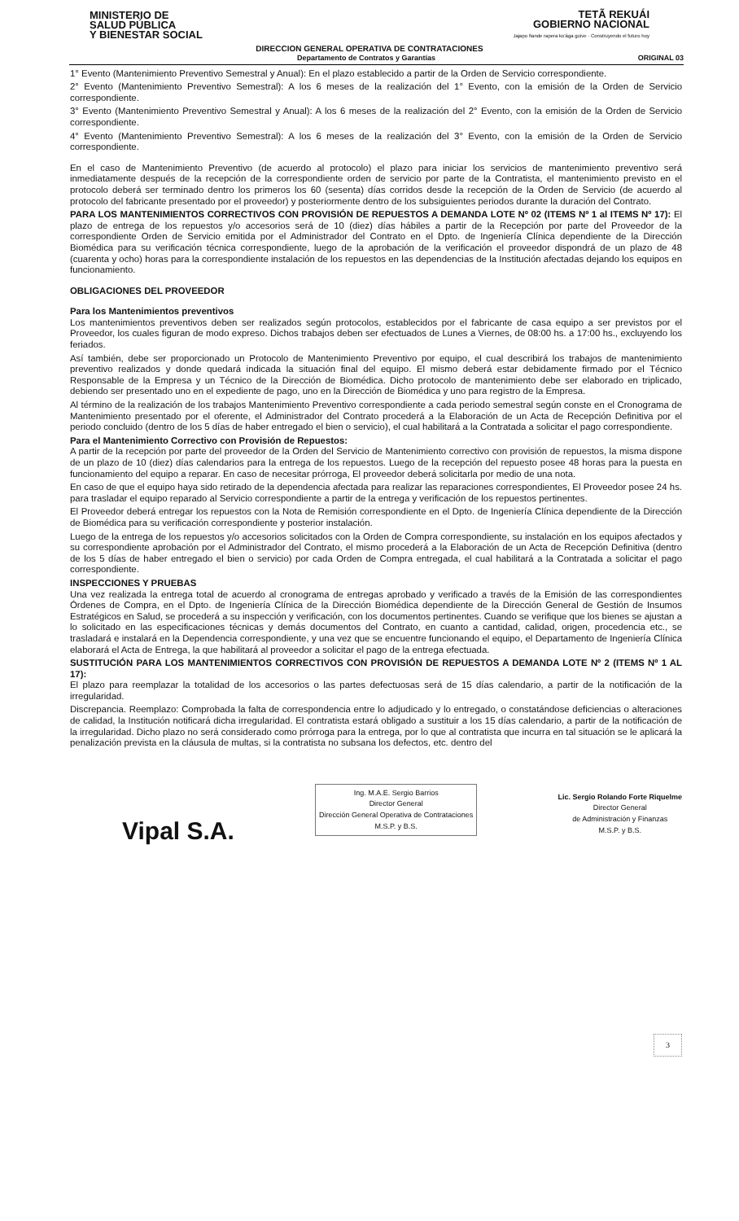MINISTERIO DE
SALUD PÚBLICA
Y BIENESTAR SOCIAL
TETÃ REKUÁI
GOBIERNO NACIONAL
Jajapo ñande rapera ko'ága guive · Construyendo el futuro hoy
DIRECCION GENERAL OPERATIVA DE CONTRATACIONES
Departamento de Contratos y Garantías ORIGINAL 03
1° Evento (Mantenimiento Preventivo Semestral y Anual): En el plazo establecido a partir de la Orden de Servicio correspondiente.
2° Evento (Mantenimiento Preventivo Semestral): A los 6 meses de la realización del 1° Evento, con la emisión de la Orden de Servicio correspondiente.
3° Evento (Mantenimiento Preventivo Semestral y Anual): A los 6 meses de la realización del 2° Evento, con la emisión de la Orden de Servicio correspondiente.
4° Evento (Mantenimiento Preventivo Semestral): A los 6 meses de la realización del 3° Evento, con la emisión de la Orden de Servicio correspondiente.
En el caso de Mantenimiento Preventivo (de acuerdo al protocolo) el plazo para iniciar los servicios de mantenimiento preventivo será inmediatamente después de la recepción de la correspondiente orden de servicio por parte de la Contratista, el mantenimiento previsto en el protocolo deberá ser terminado dentro los primeros los 60 (sesenta) días corridos desde la recepción de la Orden de Servicio (de acuerdo al protocolo del fabricante presentado por el proveedor) y posteriormente dentro de los subsiguientes periodos durante la duración del Contrato.
PARA LOS MANTENIMIENTOS CORRECTIVOS CON PROVISIÓN DE REPUESTOS A DEMANDA LOTE Nº 02 (ITEMS Nº 1 al ITEMS Nº 17): El plazo de entrega de los repuestos y/o accesorios será de 10 (diez) días hábiles a partir de la Recepción por parte del Proveedor de la correspondiente Orden de Servicio emitida por el Administrador del Contrato en el Dpto. de Ingeniería Clínica dependiente de la Dirección Biomédica para su verificación técnica correspondiente, luego de la aprobación de la verificación el proveedor dispondrá de un plazo de 48 (cuarenta y ocho) horas para la correspondiente instalación de los repuestos en las dependencias de la Institución afectadas dejando los equipos en funcionamiento.
OBLIGACIONES DEL PROVEEDOR
Para los Mantenimientos preventivos
Los mantenimientos preventivos deben ser realizados según protocolos, establecidos por el fabricante de casa equipo a ser previstos por el Proveedor, los cuales figuran de modo expreso. Dichos trabajos deben ser efectuados de Lunes a Viernes, de 08:00 hs. a 17:00 hs., excluyendo los feriados.
Así también, debe ser proporcionado un Protocolo de Mantenimiento Preventivo por equipo, el cual describirá los trabajos de mantenimiento preventivo realizados y donde quedará indicada la situación final del equipo. El mismo deberá estar debidamente firmado por el Técnico Responsable de la Empresa y un Técnico de la Dirección de Biomédica. Dicho protocolo de mantenimiento debe ser elaborado en triplicado, debiendo ser presentado uno en el expediente de pago, uno en la Dirección de Biomédica y uno para registro de la Empresa.
Al término de la realización de los trabajos Mantenimiento Preventivo correspondiente a cada periodo semestral según conste en el Cronograma de Mantenimiento presentado por el oferente, el Administrador del Contrato procederá a la Elaboración de un Acta de Recepción Definitiva por el periodo concluido (dentro de los 5 días de haber entregado el bien o servicio), el cual habilitará a la Contratada a solicitar el pago correspondiente.
Para el Mantenimiento Correctivo con Provisión de Repuestos:
A partir de la recepción por parte del proveedor de la Orden del Servicio de Mantenimiento correctivo con provisión de repuestos, la misma dispone de un plazo de 10 (diez) días calendarios para la entrega de los repuestos. Luego de la recepción del repuesto posee 48 horas para la puesta en funcionamiento del equipo a reparar. En caso de necesitar prórroga, El proveedor deberá solicitarla por medio de una nota.
En caso de que el equipo haya sido retirado de la dependencia afectada para realizar las reparaciones correspondientes, El Proveedor posee 24 hs. para trasladar el equipo reparado al Servicio correspondiente a partir de la entrega y verificación de los repuestos pertinentes.
El Proveedor deberá entregar los repuestos con la Nota de Remisión correspondiente en el Dpto. de Ingeniería Clínica dependiente de la Dirección de Biomédica para su verificación correspondiente y posterior instalación.
Luego de la entrega de los repuestos y/o accesorios solicitados con la Orden de Compra correspondiente, su instalación en los equipos afectados y su correspondiente aprobación por el Administrador del Contrato, el mismo procederá a la Elaboración de un Acta de Recepción Definitiva (dentro de los 5 días de haber entregado el bien o servicio) por cada Orden de Compra entregada, el cual habilitará a la Contratada a solicitar el pago correspondiente.
INSPECCIONES Y PRUEBAS
Una vez realizada la entrega total de acuerdo al cronograma de entregas aprobado y verificado a través de la Emisión de las correspondientes Órdenes de Compra, en el Dpto. de Ingeniería Clínica de la Dirección Biomédica dependiente de la Dirección General de Gestión de Insumos Estratégicos en Salud, se procederá a su inspección y verificación, con los documentos pertinentes. Cuando se verifique que los bienes se ajustan a lo solicitado en las especificaciones técnicas y demás documentos del Contrato, en cuanto a cantidad, calidad, origen, procedencia etc., se trasladará e instalará en la Dependencia correspondiente, y una vez que se encuentre funcionando el equipo, el Departamento de Ingeniería Clínica elaborará el Acta de Entrega, la que habilitará al proveedor a solicitar el pago de la entrega efectuada.
SUSTITUCIÓN PARA LOS MANTENIMIENTOS CORRECTIVOS CON PROVISIÓN DE REPUESTOS A DEMANDA LOTE Nº 2 (ITEMS Nº 1 AL 17):
El plazo para reemplazar la totalidad de los accesorios o las partes defectuosas será de 15 días calendario, a partir de la notificación de la irregularidad.
Discrepancia. Reemplazo: Comprobada la falta de correspondencia entre lo adjudicado y lo entregado, o constatándose deficiencias o alteraciones de calidad, la Institución notificará dicha irregularidad. El contratista estará obligado a sustituir a los 15 días calendario, a partir de la notificación de la irregularidad. Dicho plazo no será considerado como prórroga para la entrega, por lo que al contratista que incurra en tal situación se le aplicará la penalización prevista en la cláusula de multas, si la contratista no subsana los defectos, etc. dentro del
Vipal S.A.
Ing. M.A.E. Sergio Barrios
Director General
Dirección General Operativa de Contrataciones
M.S.P. y B.S.
Lic. Sergio Rolando Forte Riquelme
Director General
de Administración y Finanzas
M.S.P. y B.S.
3